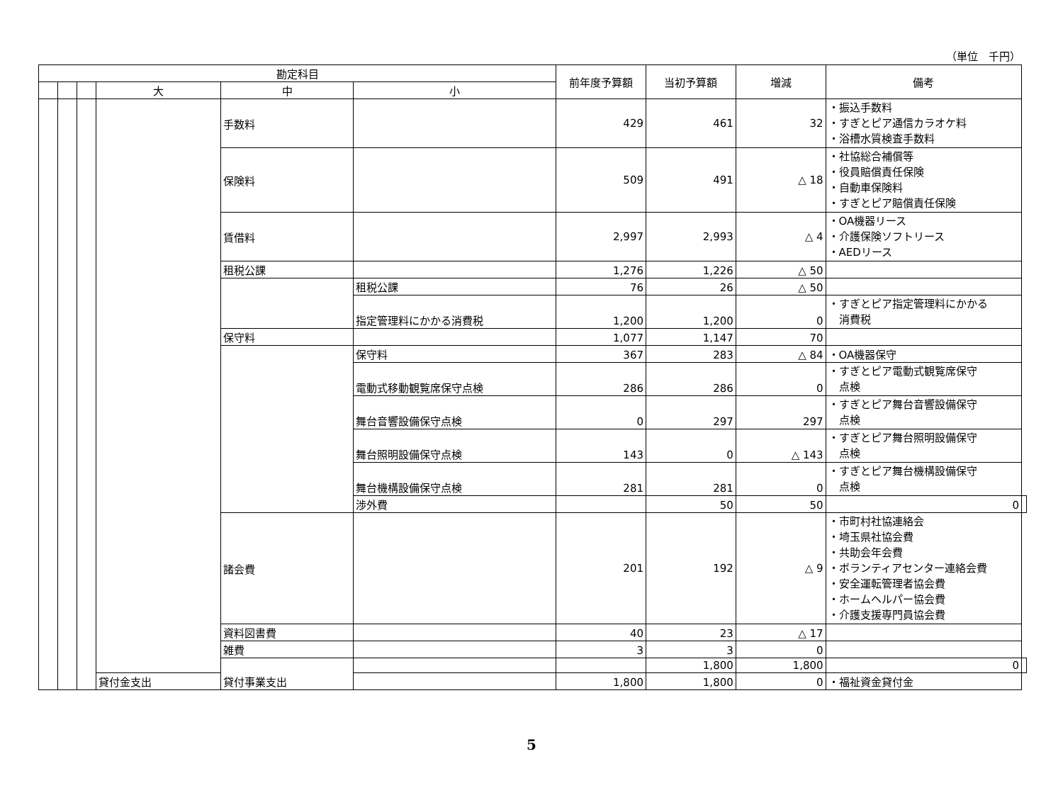（単位　千円）
| 勘定科目 | | | | | | 前年度予算額 | 当初予算額 | 増減 | 備考 | |
| --- | --- | --- | --- | --- | --- | --- | --- | --- | --- | --- |
| | | | 大 | 中 | 小 | | | | | |
| | | | | 手数料 | | 429 | 461 | 32 | ・振込手数料 ・すぎとピア通信カラオケ料 ・浴槽水質検査手数料 | |
| | | | | 保険料 | | 509 | 491 | △ 18 | ・社協総合補償等 ・役員賠償責任保険 ・自動車保険料 ・すぎとピア賠償責任保険 | |
| | | | | 賃借料 | | 2,997 | 2,993 | △ 4 | ・OA機器リース ・介護保険ソフトリース ・AEDリース | |
| | | | | 租税公課 | | 1,276 | 1,226 | △ 50 | | |
| | | | | | 租税公課 | 76 | 26 | △ 50 | | |
| | | | | | 指定管理料にかかる消費税 | 1,200 | 1,200 | 0 | ・すぎとピア指定管理料にかかる 消費税 | |
| | | | | 保守料 | | 1,077 | 1,147 | 70 | | |
| | | | | | 保守料 | 367 | 283 | △ 84 | ・OA機器保守 | |
| | | | | | 電動式移動観覧席保守点検 | 286 | 286 | 0 | ・すぎとピア電動式観覧席保守 点検 | |
| | | | | | 舞台音響設備保守点検 | 0 | 297 | 297 | ・すぎとピア舞台音響設備保守 点検 | |
| | | | | | 舞台照明設備保守点検 | 143 | 0 | △ 143 | ・すぎとピア舞台照明設備保守 点検 | |
| | | | | | 舞台機構設備保守点検 | 281 | 281 | 0 | ・すぎとピア舞台機構設備保守 点検 | |
| | | | | | 渉外費 | | 50 | 50 | 0 | |
| | | | | 諸会費 | | 201 | 192 | △ 9 | ・市町村社協連絡会 ・埼玉県社協会費 ・共助会年会費 ・ボランティアセンター連絡会費 ・安全運転管理者協会費 ・ホームヘルパー協会費 ・介護支援専門員協会費 | |
| | | | | 資料図書費 | | 40 | 23 | △ 17 | | |
| | | | | 雑費 | | 3 | 3 | 0 | | |
| | | | | 貸付事業支出 | | | 1,800 | 1,800 | 0 | |
| | | | 貸付金支出 | | | 1,800 | 1,800 | 0 | ・福祉資金貸付金 | |
5